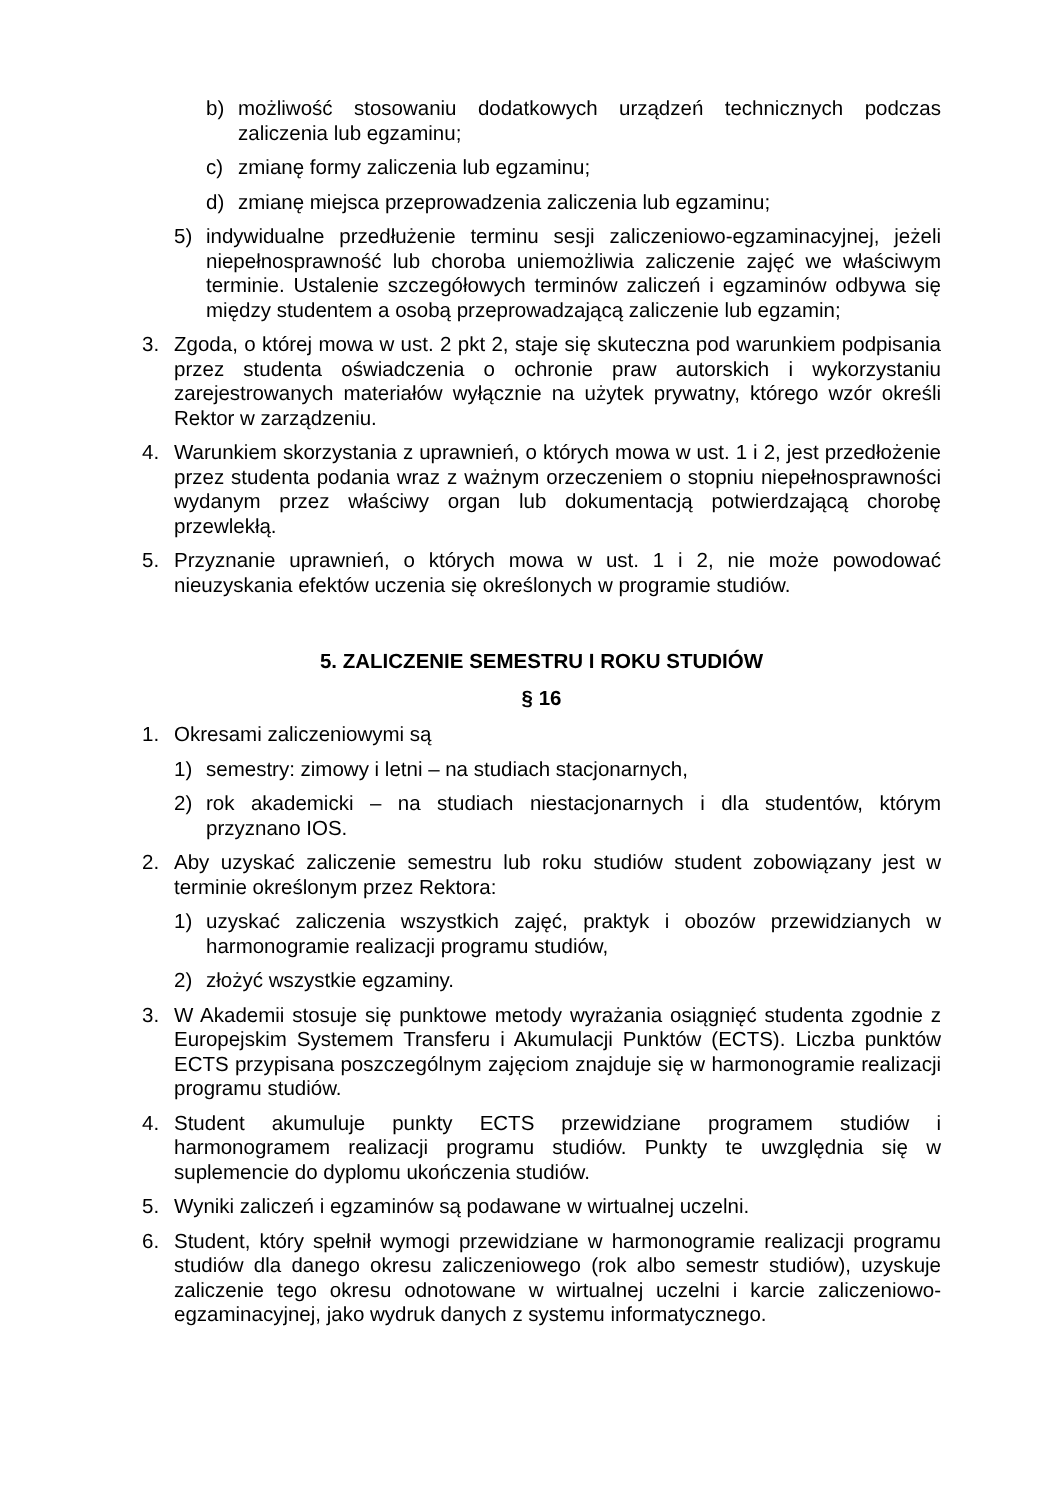b) możliwość stosowaniu dodatkowych urządzeń technicznych podczas zaliczenia lub egzaminu;
c) zmianę formy zaliczenia lub egzaminu;
d) zmianę miejsca przeprowadzenia zaliczenia lub egzaminu;
5) indywidualne przedłużenie terminu sesji zaliczeniowo-egzaminacyjnej, jeżeli niepełnosprawność lub choroba uniemożliwia zaliczenie zajęć we właściwym terminie. Ustalenie szczegółowych terminów zaliczeń i egzaminów odbywa się między studentem a osobą przeprowadzającą zaliczenie lub egzamin;
3. Zgoda, o której mowa w ust. 2 pkt 2, staje się skuteczna pod warunkiem podpisania przez studenta oświadczenia o ochronie praw autorskich i wykorzystaniu zarejestrowanych materiałów wyłącznie na użytek prywatny, którego wzór określi Rektor w zarządzeniu.
4. Warunkiem skorzystania z uprawnień, o których mowa w ust. 1 i 2, jest przedłożenie przez studenta podania wraz z ważnym orzeczeniem o stopniu niepełnosprawności wydanym przez właściwy organ lub dokumentacją potwierdzającą chorobę przewlekłą.
5. Przyznanie uprawnień, o których mowa w ust. 1 i 2, nie może powodować nieuzyskania efektów uczenia się określonych w programie studiów.
5. ZALICZENIE SEMESTRU I ROKU STUDIÓW
§ 16
1. Okresami zaliczeniowymi są
1) semestry: zimowy i letni – na studiach stacjonarnych,
2) rok akademicki – na studiach niestacjonarnych i dla studentów, którym przyznano IOS.
2. Aby uzyskać zaliczenie semestru lub roku studiów student zobowiązany jest w terminie określonym przez Rektora:
1) uzyskać zaliczenia wszystkich zajęć, praktyk i obozów przewidzianych w harmonogramie realizacji programu studiów,
2) złożyć wszystkie egzaminy.
3. W Akademii stosuje się punktowe metody wyrażania osiągnięć studenta zgodnie z Europejskim Systemem Transferu i Akumulacji Punktów (ECTS). Liczba punktów ECTS przypisana poszczególnym zajęciom znajduje się w harmonogramie realizacji programu studiów.
4. Student akumuluje punkty ECTS przewidziane programem studiów i harmonogramem realizacji programu studiów. Punkty te uwzględnia się w suplemencie do dyplomu ukończenia studiów.
5. Wyniki zaliczeń i egzaminów są podawane w wirtualnej uczelni.
6. Student, który spełnił wymogi przewidziane w harmonogramie realizacji programu studiów dla danego okresu zaliczeniowego (rok albo semestr studiów), uzyskuje zaliczenie tego okresu odnotowane w wirtualnej uczelni i karcie zaliczeniowo-egzaminacyjnej, jako wydruk danych z systemu informatycznego.